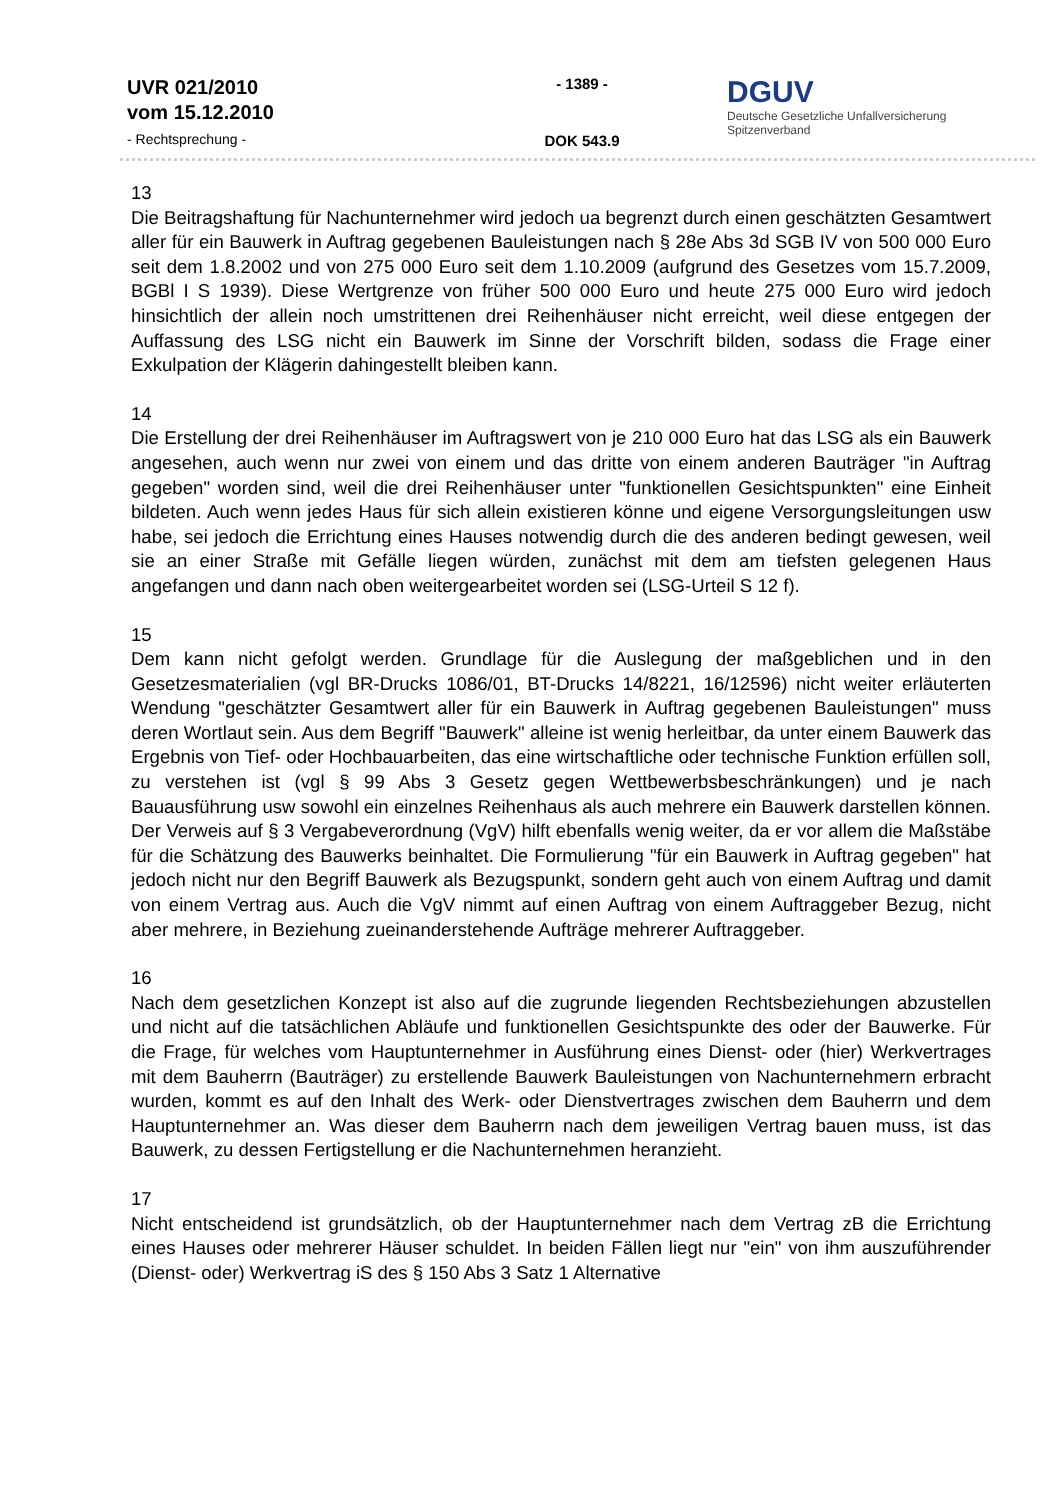UVR 021/2010
vom 15.12.2010
- Rechtsprechung -
- 1389 -
DOK 543.9
DGUV
Deutsche Gesetzliche Unfallversicherung
Spitzenverband
13
Die Beitragshaftung für Nachunternehmer wird jedoch ua begrenzt durch einen geschätzten Gesamtwert aller für ein Bauwerk in Auftrag gegebenen Bauleistungen nach § 28e Abs 3d SGB IV von 500 000 Euro seit dem 1.8.2002 und von 275 000 Euro seit dem 1.10.2009 (aufgrund des Gesetzes vom 15.7.2009, BGBl I S 1939). Diese Wertgrenze von früher 500 000 Euro und heute 275 000 Euro wird jedoch hinsichtlich der allein noch umstrittenen drei Reihenhäuser nicht erreicht, weil diese entgegen der Auffassung des LSG nicht ein Bauwerk im Sinne der Vorschrift bilden, sodass die Frage einer Exkulpation der Klägerin dahingestellt bleiben kann.
14
Die Erstellung der drei Reihenhäuser im Auftragswert von je 210 000 Euro hat das LSG als ein Bauwerk angesehen, auch wenn nur zwei von einem und das dritte von einem anderen Bauträger "in Auftrag gegeben" worden sind, weil die drei Reihenhäuser unter "funktionellen Gesichtspunkten" eine Einheit bildeten. Auch wenn jedes Haus für sich allein existieren könne und eigene Versorgungsleitungen usw habe, sei jedoch die Errichtung eines Hauses notwendig durch die des anderen bedingt gewesen, weil sie an einer Straße mit Gefälle liegen würden, zunächst mit dem am tiefsten gelegenen Haus angefangen und dann nach oben weitergearbeitet worden sei (LSG-Urteil S 12 f).
15
Dem kann nicht gefolgt werden. Grundlage für die Auslegung der maßgeblichen und in den Gesetzesmaterialien (vgl BR-Drucks 1086/01, BT-Drucks 14/8221, 16/12596) nicht weiter erläuterten Wendung "geschätzter Gesamtwert aller für ein Bauwerk in Auftrag gegebenen Bauleistungen" muss deren Wortlaut sein. Aus dem Begriff "Bauwerk" alleine ist wenig herleitbar, da unter einem Bauwerk das Ergebnis von Tief- oder Hochbauarbeiten, das eine wirtschaftliche oder technische Funktion erfüllen soll, zu verstehen ist (vgl § 99 Abs 3 Gesetz gegen Wettbewerbsbeschränkungen) und je nach Bauausführung usw sowohl ein einzelnes Reihenhaus als auch mehrere ein Bauwerk darstellen können. Der Verweis auf § 3 Vergabeverordnung (VgV) hilft ebenfalls wenig weiter, da er vor allem die Maßstäbe für die Schätzung des Bauwerks beinhaltet. Die Formulierung "für ein Bauwerk in Auftrag gegeben" hat jedoch nicht nur den Begriff Bauwerk als Bezugspunkt, sondern geht auch von einem Auftrag und damit von einem Vertrag aus. Auch die VgV nimmt auf einen Auftrag von einem Auftraggeber Bezug, nicht aber mehrere, in Beziehung zueinanderstehende Aufträge mehrerer Auftraggeber.
16
Nach dem gesetzlichen Konzept ist also auf die zugrunde liegenden Rechtsbeziehungen abzustellen und nicht auf die tatsächlichen Abläufe und funktionellen Gesichtspunkte des oder der Bauwerke. Für die Frage, für welches vom Hauptunternehmer in Ausführung eines Dienst- oder (hier) Werkvertrages mit dem Bauherrn (Bauträger) zu erstellende Bauwerk Bauleistungen von Nachunternehmern erbracht wurden, kommt es auf den Inhalt des Werk- oder Dienstvertrages zwischen dem Bauherrn und dem Hauptunternehmer an. Was dieser dem Bauherrn nach dem jeweiligen Vertrag bauen muss, ist das Bauwerk, zu dessen Fertigstellung er die Nachunternehmen heranzieht.
17
Nicht entscheidend ist grundsätzlich, ob der Hauptunternehmer nach dem Vertrag zB die Errichtung eines Hauses oder mehrerer Häuser schuldet. In beiden Fällen liegt nur "ein" von ihm auszuführender (Dienst- oder) Werkvertrag iS des § 150 Abs 3 Satz 1 Alternative